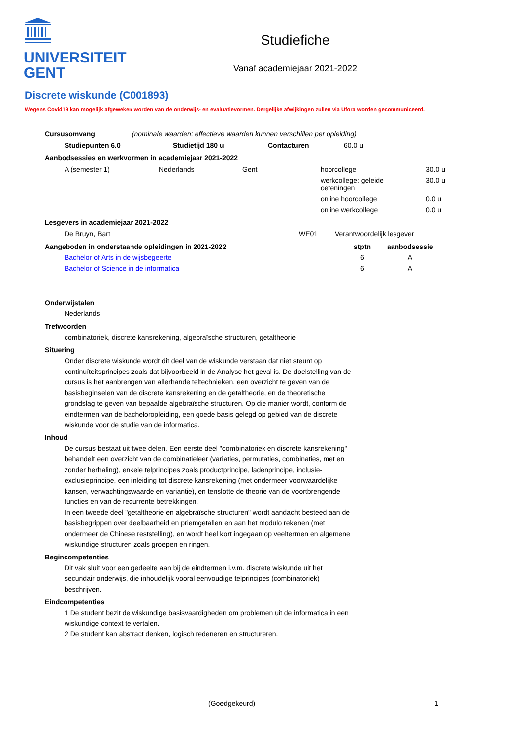UNIVERSITEIT
GENT
Studiefiche
Vanaf academiejaar 2021-2022
Discrete wiskunde (C001893)
Wegens Covid19 kan mogelijk afgeweken worden van de onderwijs- en evaluatievormen. Dergelijke afwijkingen zullen via Ufora worden gecommuniceerd.
Cursusomvang (nominale waarden; effectieve waarden kunnen verschillen per opleiding)
| Studiepunten 6.0 | Studietijd 180 u | Contacturen | 60.0 u |
Aanbodsessies en werkvormen in academiejaar 2021-2022
| A (semester 1) | Nederlands | Gent | hoorcollege | 30.0 u |
| | | | werkcollege: geleide oefeningen | 30.0 u |
| | | | online hoorcollege | 0.0 u |
| | | | online werkcollege | 0.0 u |
Lesgevers in academiejaar 2021-2022
| De Bruyn, Bart | WE01 | Verantwoordelijk lesgever |
| Aangeboden in onderstaande opleidingen in 2021-2022 | stptn | aanbodsessie |
| --- | --- | --- |
| Bachelor of Arts in de wijsbegeerte | 6 | A |
| Bachelor of Science in de informatica | 6 | A |
Onderwijstalen
Nederlands
Trefwoorden
combinatoriek, discrete kansrekening, algebraïsche structuren, getaltheorie
Situering
Onder discrete wiskunde wordt dit deel van de wiskunde verstaan dat niet steunt op continuïteitsprincipes zoals dat bijvoorbeeld in de Analyse het geval is. De doelstelling van de cursus is het aanbrengen van allerhande teltechnieken, een overzicht te geven van de basisbeginselen van de discrete kansrekening en de getaltheorie, en de theoretische grondslag te geven van bepaalde algebraïsche structuren. Op die manier wordt, conform de eindtermen van de bacheloropleiding, een goede basis gelegd op gebied van de discrete wiskunde voor de studie van de informatica.
Inhoud
De cursus bestaat uit twee delen. Een eerste deel "combinatoriek en discrete kansrekening" behandelt een overzicht van de combinatieleer (variaties, permutaties, combinaties, met en zonder herhaling), enkele telprincipes zoals productprincipe, ladenprincipe, inclusie-exclusieprincipe, een inleiding tot discrete kansrekening (met ondermeer voorwaardelijke kansen, verwachtingswaarde en variantie), en tenslotte de theorie van de voortbrengende functies en van de recurrente betrekkingen.
In een tweede deel "getaltheorie en algebraïsche structuren" wordt aandacht besteed aan de basisbegrippen over deelbaarheid en priemgetallen en aan het modulo rekenen (met ondermeer de Chinese reststelling), en wordt heel kort ingegaan op veeltermen en algemene wiskundige structuren zoals groepen en ringen.
Begincompetenties
Dit vak sluit voor een gedeelte aan bij de eindtermen i.v.m. discrete wiskunde uit het secundair onderwijs, die inhoudelijk vooral eenvoudige telprincipes (combinatoriek) beschrijven.
Eindcompetenties
1 De student bezit de wiskundige basisvaardigheden om problemen uit de informatica in een wiskundige context te vertalen.
2 De student kan abstract denken, logisch redeneren en structureren.
(Goedgekeurd) 1